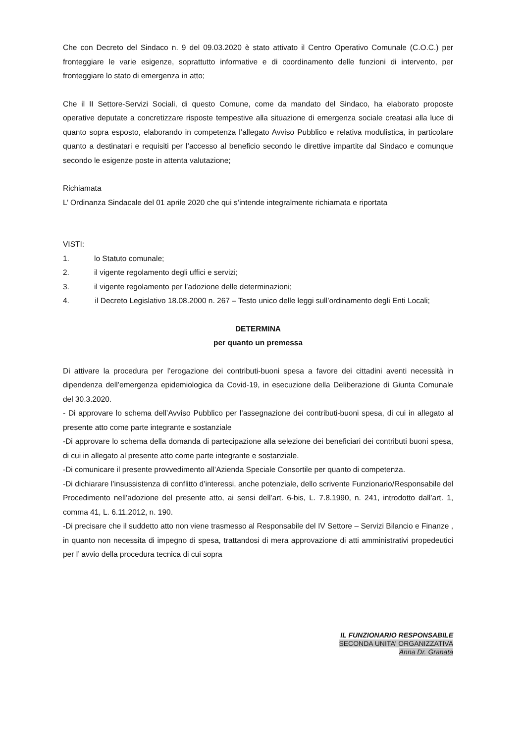Che con Decreto del Sindaco n. 9 del 09.03.2020 è stato attivato il Centro Operativo Comunale (C.O.C.) per fronteggiare le varie esigenze, soprattutto informative e di coordinamento delle funzioni di intervento, per fronteggiare lo stato di emergenza in atto;
Che il II Settore-Servizi Sociali, di questo Comune, come da mandato del Sindaco, ha elaborato proposte operative deputate a concretizzare risposte tempestive alla situazione di emergenza sociale creatasi alla luce di quanto sopra esposto, elaborando in competenza l’allegato Avviso Pubblico e relativa modulistica, in particolare quanto a destinatari e requisiti per l’accesso al beneficio secondo le direttive impartite dal Sindaco e comunque secondo le esigenze poste in attenta valutazione;
Richiamata
L’ Ordinanza Sindacale del 01 aprile 2020 che qui s’intende integralmente richiamata e riportata
VISTI:
1. lo Statuto comunale;
2. il vigente regolamento degli uffici e servizi;
3. il vigente regolamento per l’adozione delle determinazioni;
4. il Decreto Legislativo 18.08.2000 n. 267 – Testo unico delle leggi sull’ordinamento degli Enti Locali;
DETERMINA
per quanto un premessa
Di attivare la procedura per l’erogazione dei contributi-buoni spesa a favore dei cittadini aventi necessità in dipendenza dell’emergenza epidemiologica da Covid-19, in esecuzione della Deliberazione di Giunta Comunale del 30.3.2020.
- Di approvare lo schema dell’Avviso Pubblico per l’assegnazione dei contributi-buoni spesa, di cui in allegato al presente atto come parte integrante e sostanziale
-Di approvare lo schema della domanda di partecipazione alla selezione dei beneficiari dei contributi buoni spesa, di cui in allegato al presente atto come parte integrante e sostanziale.
-Di comunicare il presente provvedimento all’Azienda Speciale Consortile per quanto di competenza.
-Di dichiarare l’insussistenza di conflitto d’interessi, anche potenziale, dello scrivente Funzionario/Responsabile del Procedimento nell’adozione del presente atto, ai sensi dell’art. 6-bis, L. 7.8.1990, n. 241, introdotto dall’art. 1, comma 41, L. 6.11.2012, n. 190.
-Di precisare che il suddetto atto non viene trasmesso al Responsabile del IV Settore – Servizi Bilancio e Finanze , in quanto non necessita di impegno di spesa, trattandosi di mera approvazione di atti amministrativi propedeutici per l’ avvio della procedura tecnica di cui sopra
IL FUNZIONARIO RESPONSABILE
SECONDA UNITA' ORGANIZZATIVA
Anna Dr. Granata